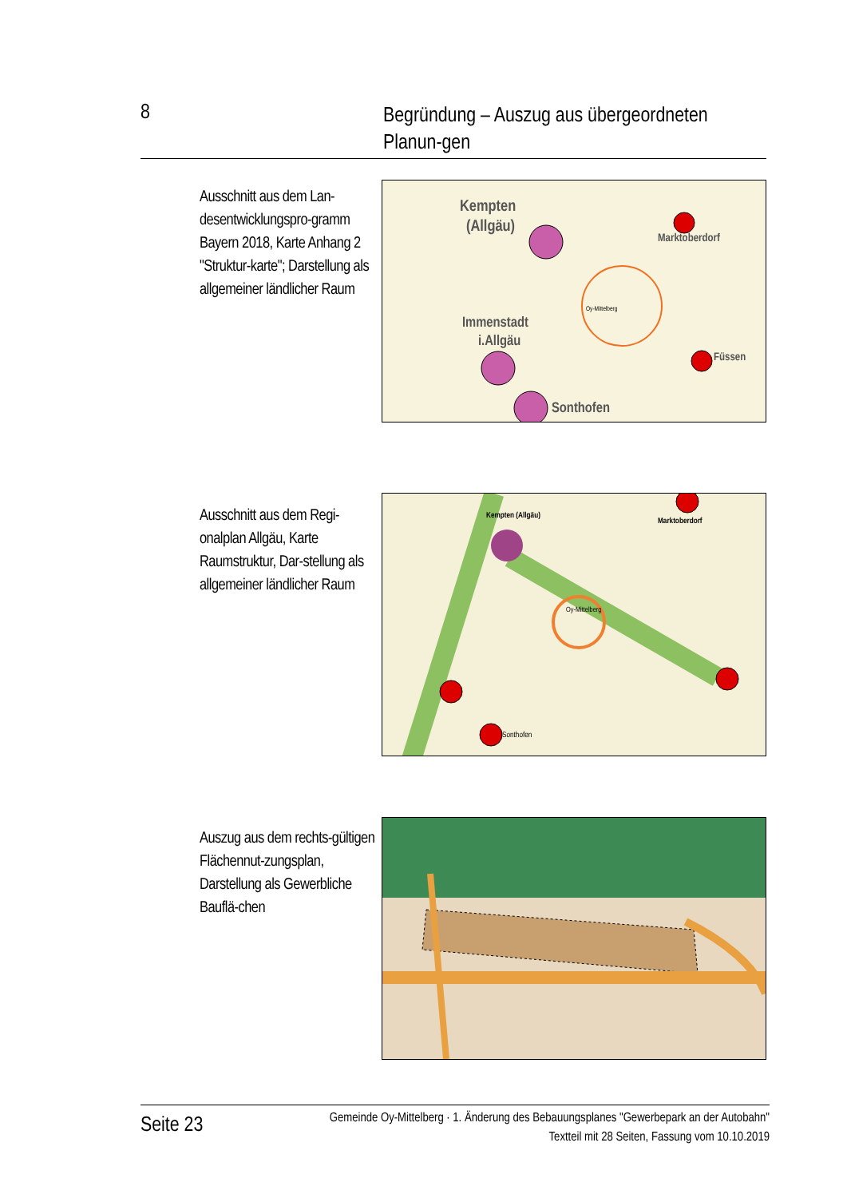8
Begründung – Auszug aus übergeordneten Planun-gen
Ausschnitt aus dem Lan-desentwicklungspro-gramm Bayern 2018, Karte Anhang 2 "Struktur-karte"; Darstellung als allgemeiner ländlicher Raum
Kempten
(Allgäu)
Immenstadt
i.Allgäu
Sonthofen
Marktoberdorf
Füssen
Oy-Mittelberg
Ausschnitt aus dem Regi-onalplan Allgäu, Karte Raumstruktur, Dar-stellung als allgemeiner ländlicher Raum
Kempten (Allgäu)
Marktoberdorf
Oy-Mittelberg
Sonthofen
Auszug aus dem rechts-gültigen Flächennut-zungsplan, Darstellung als Gewerbliche Bauflä-chen
Seite 23
Gemeinde Oy-Mittelberg · 1. Änderung des Bebauungsplanes "Gewerbepark an der Autobahn"
Textteil mit 28 Seiten, Fassung vom 10.10.2019